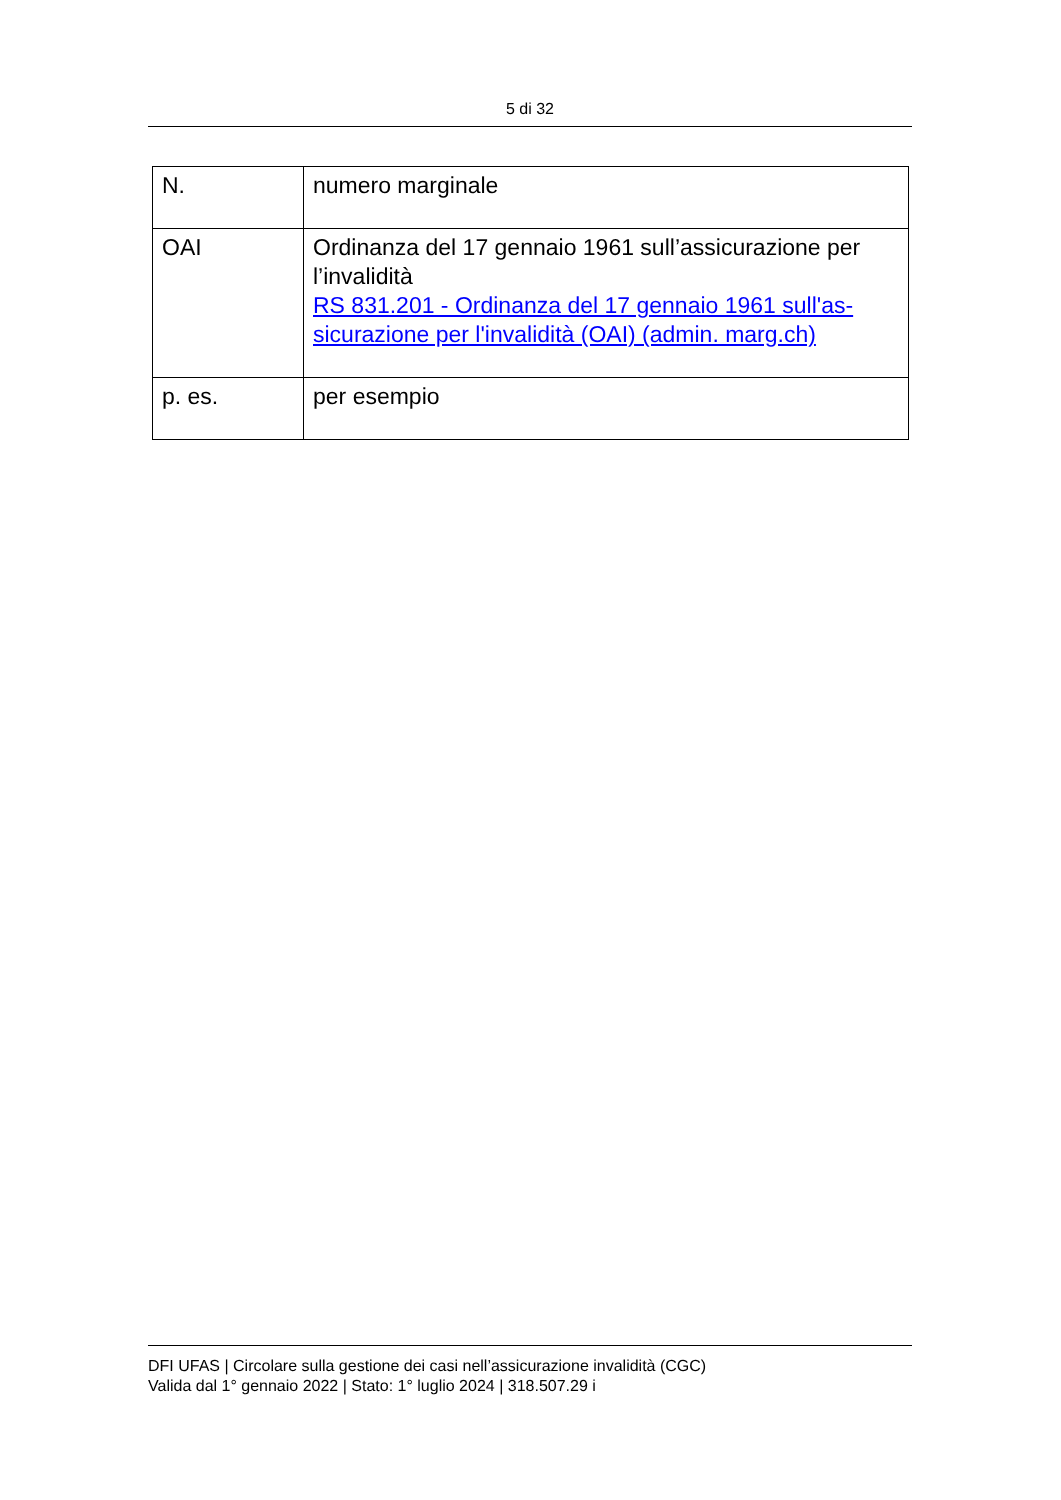5 di 32
| N. | numero marginale |
| OAI | Ordinanza del 17 gennaio 1961 sull’assicurazione per l’invalidità RS 831.201 - Ordinanza del 17 gennaio 1961 sull'as-sicurazione per l'invalidità (OAI) (admin. marg.ch) |
| p. es. | per esempio |
DFI UFAS | Circolare sulla gestione dei casi nell’assicurazione invalidità (CGC)
Valida dal 1° gennaio 2022 | Stato: 1° luglio 2024 | 318.507.29 i